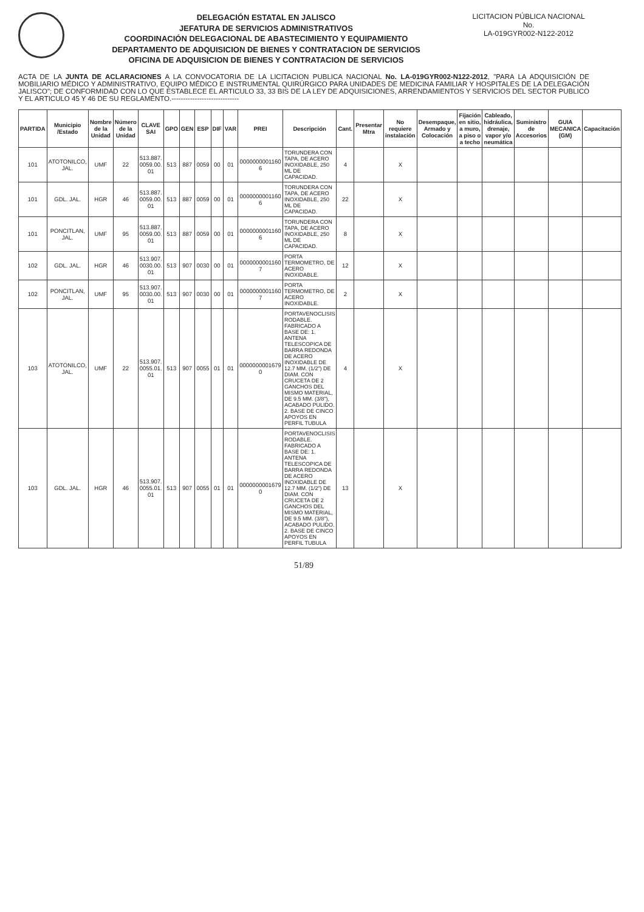DELEGACIÓN ESTATAL EN JALISCO
JEFATURA DE SERVICIOS ADMINISTRATIVOS
COORDINACIÓN DELEGACIONAL DE ABASTECIMIENTO Y EQUIPAMIENTO
DEPARTAMENTO DE ADQUISICION DE BIENES Y CONTRATACION DE SERVICIOS
OFICINA DE ADQUISICION DE BIENES Y CONTRATACION DE SERVICIOS
LICITACION PÚBLICA NACIONAL
No.
LA-019GYR002-N122-2012
ACTA DE LA JUNTA DE ACLARACIONES A LA CONVOCATORIA DE LA LICITACION PUBLICA NACIONAL No. LA-019GYR002-N122-2012, "PARA LA ADQUISICIÓN DE MOBILIARIO MÉDICO Y ADMINISTRATIVO, EQUIPO MÉDICO E INSTRUMENTAL QUIRÚRGICO PARA UNIDADES DE MEDICINA FAMILIAR Y HOSPITALES DE LA DELEGACIÓN JALISCO"; DE CONFORMIDAD CON LO QUE ESTABLECE EL ARTICULO 33, 33 BIS DE LA LEY DE ADQUISICIONES, ARRENDAMIENTOS Y SERVICIOS DEL SECTOR PUBLICO Y EL ARTICULO 45 Y 46 DE SU REGLAMENTO.-----------------------------
| PARTIDA | Municipio /Estado | Nombre de la Unidad | Número de la Unidad | CLAVE SAI | GPO | GEN | ESP | DIF | VAR | PREI | Descripción | Cant. | Presentar Mtra | No requiere instalación | Desempaque, Armado y Colocación | Fijación en sitio, a muro, a piso o a techo | Cableado, hidráulica, drenaje, vapor y/o neumática | Suministro de Accesorios | GUIA MECANICA (GM) | Capacitación |
| --- | --- | --- | --- | --- | --- | --- | --- | --- | --- | --- | --- | --- | --- | --- | --- | --- | --- | --- | --- | --- |
| 101 | ATOTONILCO, JAL. | UMF | 22 | 513.887. 0059.00. 01 | 513 | 887 | 0059 | 00 | 01 | 0000000001160 6 | TORUNDERA CON TAPA, DE ACERO INOXIDABLE, 250 ML DE CAPACIDAD. | 4 | | X | | | | | | |
| 101 | GDL. JAL. | HGR | 46 | 513.887. 0059.00. 01 | 513 | 887 | 0059 | 00 | 01 | 0000000001160 6 | TORUNDERA CON TAPA, DE ACERO INOXIDABLE, 250 ML DE CAPACIDAD. | 22 | | X | | | | | | |
| 101 | PONCITLAN, JAL. | UMF | 95 | 513.887. 0059.00. 01 | 513 | 887 | 0059 | 00 | 01 | 0000000001160 6 | TORUNDERA CON TAPA, DE ACERO INOXIDABLE, 250 ML DE CAPACIDAD. | 8 | | X | | | | | | |
| 102 | GDL. JAL. | HGR | 46 | 513.907. 0030.00. 01 | 513 | 907 | 0030 | 00 | 01 | 0000000001160 7 | PORTA TERMOMETRO, DE ACERO INOXIDABLE. | 12 | | X | | | | | | |
| 102 | PONCITLAN, JAL. | UMF | 95 | 513.907. 0030.00. 01 | 513 | 907 | 0030 | 00 | 01 | 0000000001160 7 | PORTA TERMOMETRO, DE ACERO INOXIDABLE. | 2 | | X | | | | | | |
| 103 | ATOTONILCO, JAL. | UMF | 22 | 513.907. 0055.01. 01 | 513 | 907 | 0055 | 01 | 01 | 0000000001679 0 | PORTAVENOCLISIS RODABLE. FABRICADO A BASE DE: 1. ANTENA TELESCOPICA DE BARRA REDONDA DE ACERO INOXIDABLE DE 12.7 MM. (1/2") DE DIAM. CON CRUCETA DE 2 GANCHOS DEL MISMO MATERIAL, DE 9.5 MM. (3/8"), ACABADO PULIDO. 2. BASE DE CINCO APOYOS EN PERFIL TUBULA | 4 | | X | | | | | | |
| 103 | GDL. JAL. | HGR | 46 | 513.907. 0055.01. 01 | 513 | 907 | 0055 | 01 | 01 | 0000000001679 0 | PORTAVENOCLISIS RODABLE. FABRICADO A BASE DE: 1. ANTENA TELESCOPICA DE BARRA REDONDA DE ACERO INOXIDABLE DE 12.7 MM. (1/2") DE DIAM. CON CRUCETA DE 2 GANCHOS DEL MISMO MATERIAL, DE 9.5 MM. (3/8"), ACABADO PULIDO. 2. BASE DE CINCO APOYOS EN PERFIL TUBULA | 13 | | X | | | | | | |
51/89